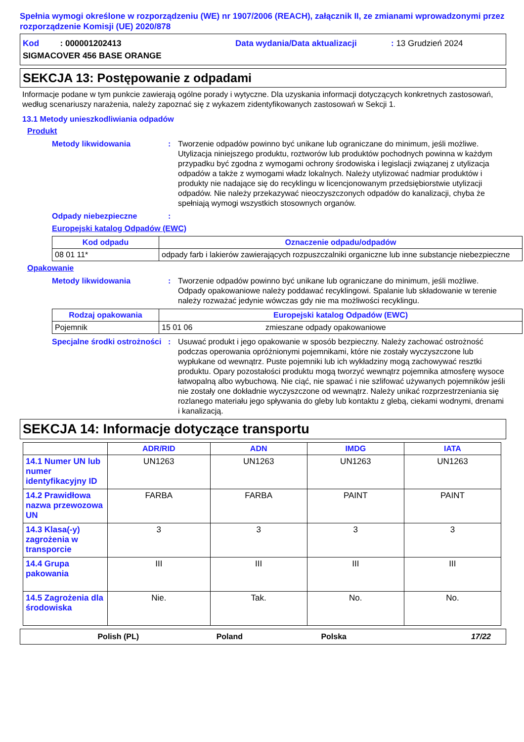Spełnia wymogi określone w rozporządzeniu (WE) nr 1907/2006 (REACH), załącznik II, ze zmianami wprowadzonymi przez rozporządzenie Komisji (UE) 2020/878
Kod : 000001202413 Data wydania/Data aktualizacji: 13 Grudzień 2024
SIGMACOVER 456 BASE ORANGE
SEKCJA 13: Postępowanie z odpadami
Informacje podane w tym punkcie zawierają ogólne porady i wytyczne. Dla uzyskania informacji dotyczących konkretnych zastosowań, według scenariuszy narażenia, należy zapoznać się z wykazem zidentyfikowanych zastosowań w Sekcji 1.
13.1 Metody unieszkodliwiania odpadów
Produkt
Metody likwidowania : Tworzenie odpadów powinno być unikane lub ograniczane do minimum, jeśli możliwe. Utylizacja niniejszego produktu, roztworów lub produktów pochodnych powinna w każdym przypadku być zgodna z wymogami ochrony środowiska i legislacji związanej z utylizacja odpadów a także z wymogami władz lokalnych. Należy utylizować nadmiar produktów i produkty nie nadające się do recyklingu w licencjonowanym przedsiębiorstwie utylizacji odpadów. Nie należy przekazywać nieoczyszczonych odpadów do kanalizacji, chyba że spełniają wymogi wszystkich stosownych organów.
Odpady niebezpieczne :
Europejski katalog Odpadów (EWC)
| Kod odpadu | Oznaczenie odpadu/odpadów |
| --- | --- |
| 08 01 11* | odpady farb i lakierów zawierających rozpuszczalniki organiczne lub inne substancje niebezpieczne |
Opakowanie
Metody likwidowania : Tworzenie odpadów powinno być unikane lub ograniczane do minimum, jeśli możliwe. Odpady opakowaniowe należy poddawać recyklingowi. Spalanie lub składowanie w terenie należy rozważać jedynie wówczas gdy nie ma możliwości recyklingu.
| Rodzaj opakowania | Europejski katalog Odpadów (EWC) | |
| --- | --- | --- |
| Pojemnik | 15 01 06 | zmieszane odpady opakowaniowe |
Specjalne środki ostrożności
: Usuwać produkt i jego opakowanie w sposób bezpieczny. Należy zachować ostrożność podczas operowania opróżnionymi pojemnikami, które nie zostały wyczyszczone lub wypłukane od wewnątrz. Puste pojemniki lub ich wykładziny mogą zachowywać resztki produktu. Opary pozostałości produktu mogą tworzyć wewnątrz pojemnika atmosferę wysoce łatwopalną albo wybuchową. Nie ciąć, nie spawać i nie szlifować używanych pojemników jeśli nie zostały one dokładnie wyczyszczone od wewnątrz. Należy unikać rozprzestrzeniania się rozlanego materiału jego spływania do gleby lub kontaktu z glebą, ciekami wodnymi, drenami i kanalizacją.
SEKCJA 14: Informacje dotyczące transportu
| | ADR/RID | ADN | IMDG | IATA |
| --- | --- | --- | --- | --- |
| 14.1 Numer UN lub numer identyfikacyjny ID | UN1263 | UN1263 | UN1263 | UN1263 |
| 14.2 Prawidłowa nazwa przewozowa UN | FARBA | FARBA | PAINT | PAINT |
| 14.3 Klasa(-y) zagrożenia w transporcie | 3 | 3 | 3 | 3 |
| 14.4 Grupa pakowania | III | III | III | III |
| 14.5 Zagrożenia dla środowiska | Nie. | Tak. | No. | No. |
Polish (PL) Poland Polska 17/22